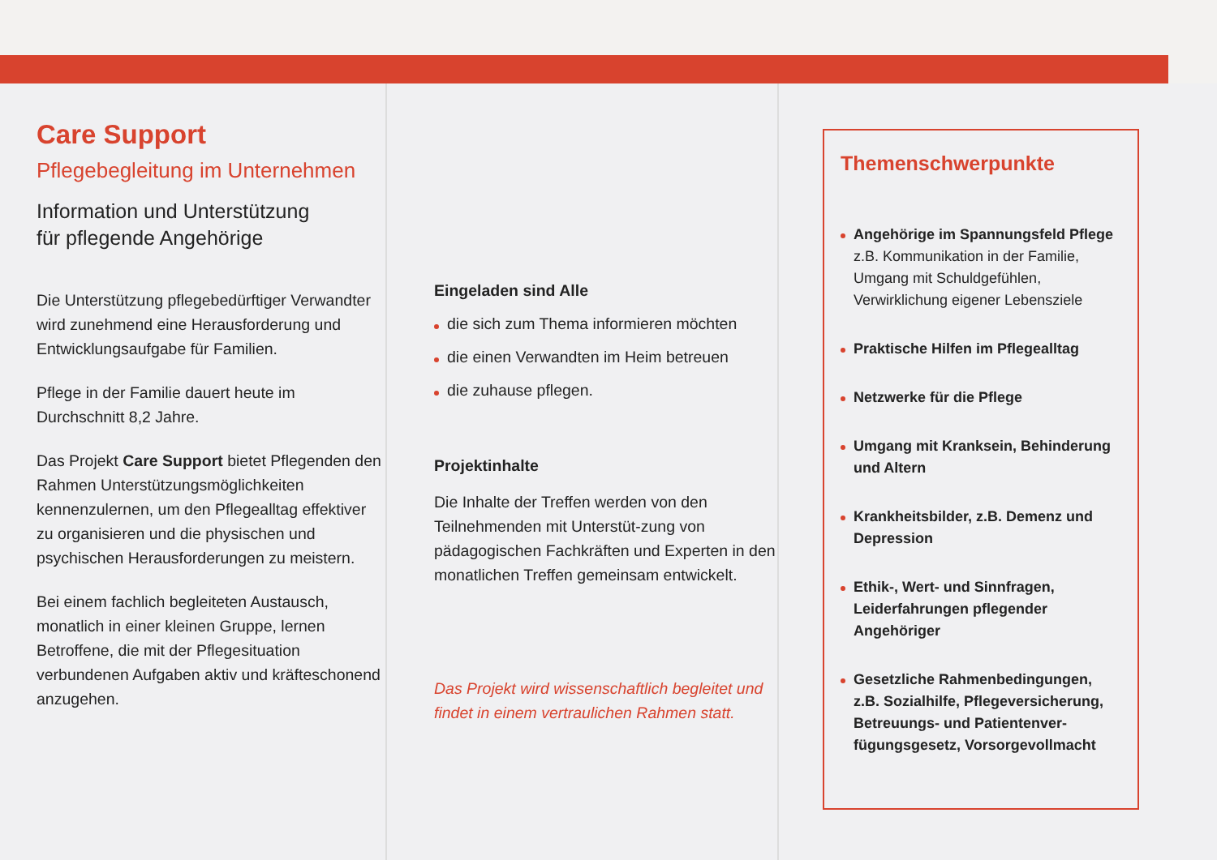Care Support
Pflegebegleitung im Unternehmen
Information und Unterstützung
für pflegende Angehörige
Die Unterstützung pflegebedürftiger Verwandter wird zunehmend eine Herausforderung und Entwicklungsaufgabe für Familien.
Pflege in der Familie dauert heute im Durchschnitt 8,2 Jahre.
Das Projekt Care Support bietet Pflegenden den Rahmen Unterstützungsmöglichkeiten kennenzulernen, um den Pflegealltag effektiver zu organisieren und die physischen und psychischen Herausforderungen zu meistern.
Bei einem fachlich begleiteten Austausch, monatlich in einer kleinen Gruppe, lernen Betroffene, die mit der Pflegesituation verbundenen Aufgaben aktiv und kräfteschonend anzugehen.
Eingeladen sind Alle
die sich zum Thema informieren möchten
die einen Verwandten im Heim betreuen
die zuhause pflegen.
Projektinhalte
Die Inhalte der Treffen werden von den Teilnehmenden mit Unterstüt-zung von pädagogischen Fachkräften und Experten in den monatlichen Treffen gemeinsam entwickelt.
Das Projekt wird wissenschaftlich begleitet und findet in einem vertraulichen Rahmen statt.
Themenschwerpunkte
Angehörige im Spannungsfeld Pflege
z.B. Kommunikation in der Familie, Umgang mit Schuldgefühlen, Verwirklichung eigener Lebensziele
Praktische Hilfen im Pflegealltag
Netzwerke für die Pflege
Umgang mit Kranksein, Behinderung und Altern
Krankheitsbilder, z.B. Demenz und Depression
Ethik-, Wert- und Sinnfragen, Leiderfahrungen pflegender Angehöriger
Gesetzliche Rahmenbedingungen, z.B. Sozialhilfe, Pflegeversicherung, Betreuungs- und Patientenver-fügungsgesetz, Vorsorgevollmacht